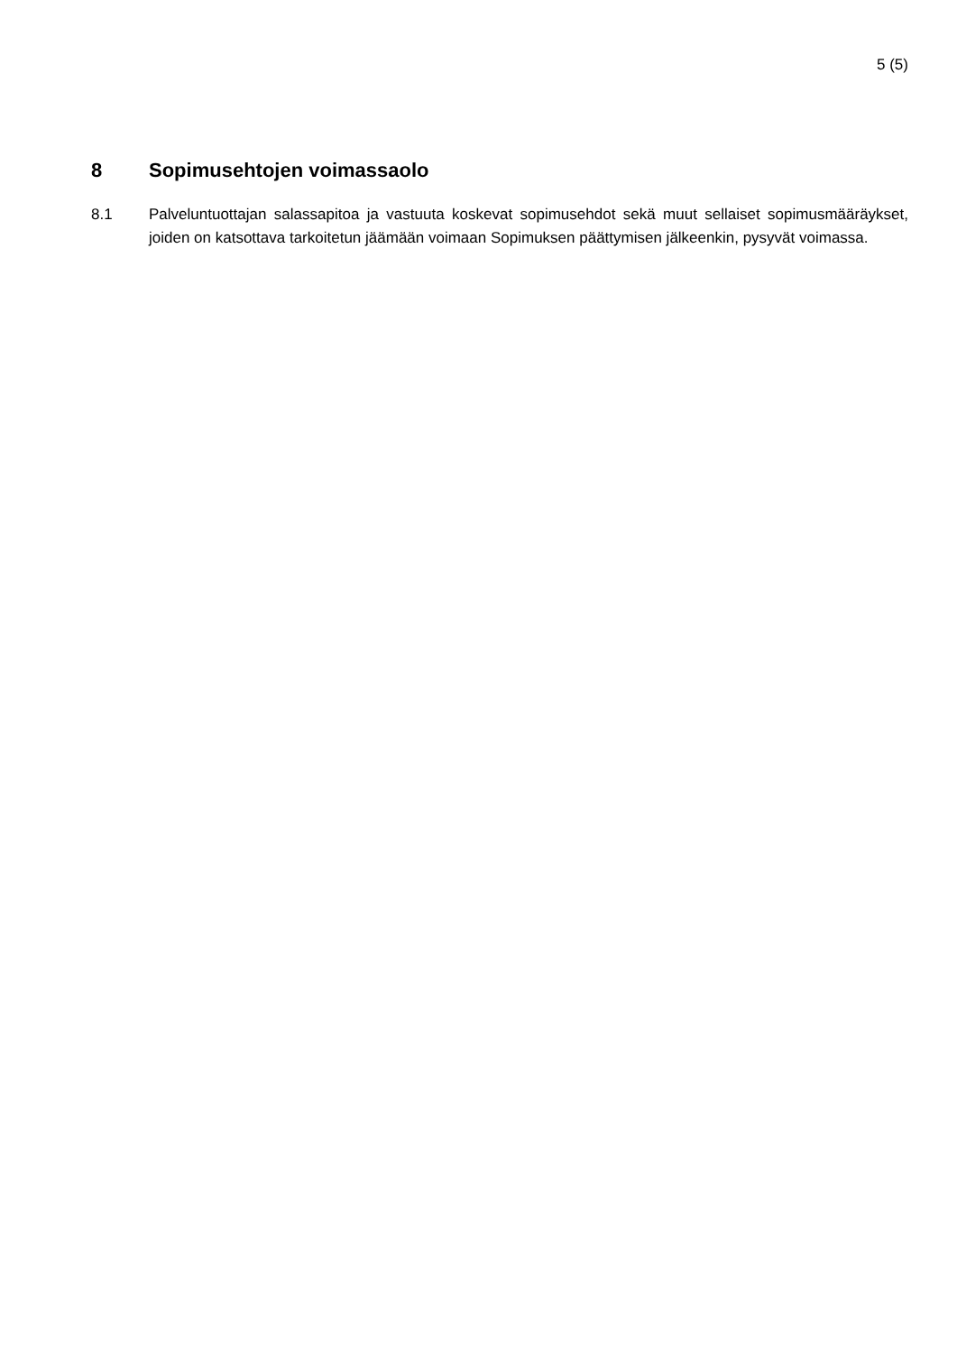5 (5)
8 Sopimusehtojen voimassaolo
8.1 Palveluntuottajan salassapitoa ja vastuuta koskevat sopimusehdot sekä muut sellaiset sopimusmääräykset, joiden on katsottava tarkoitetun jäämään voimaan Sopimuksen päättymisen jälkeenkin, pysyvät voimassa.